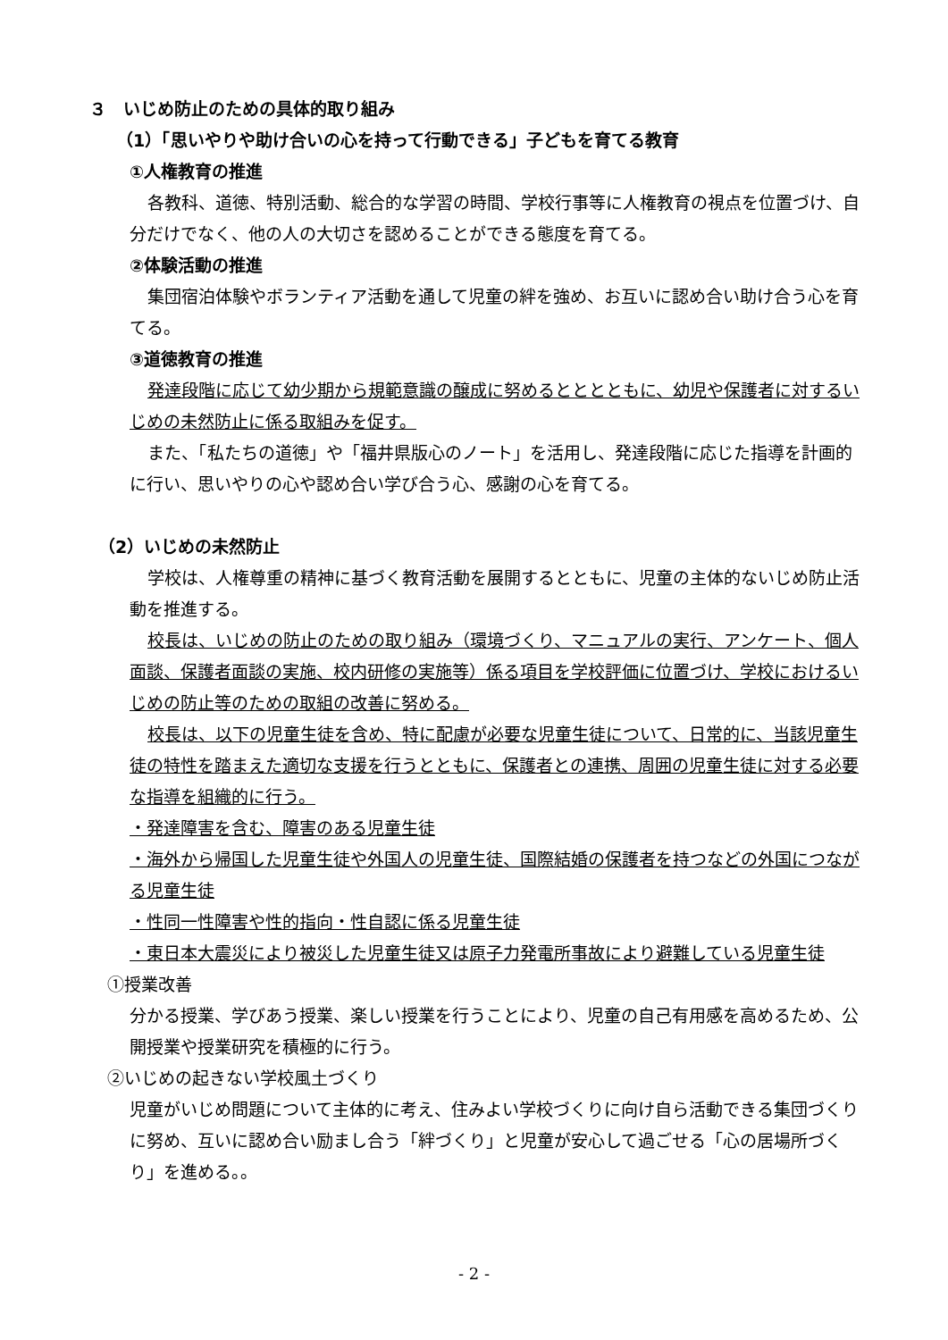３　いじめ防止のための具体的取り組み
（1）「思いやりや助け合いの心を持って行動できる」子どもを育てる教育
①人権教育の推進
各教科、道徳、特別活動、総合的な学習の時間、学校行事等に人権教育の視点を位置づけ、自分だけでなく、他の人の大切さを認めることができる態度を育てる。
②体験活動の推進
集団宿泊体験やボランティア活動を通して児童の絆を強め、お互いに認め合い助け合う心を育てる。
③道徳教育の推進
発達段階に応じて幼少期から規範意識の醸成に努めるとととともに、幼児や保護者に対するいじめの未然防止に係る取組みを促す。
また、「私たちの道徳」や「福井県版心のノート」を活用し、発達段階に応じた指導を計画的に行い、思いやりの心や認め合い学び合う心、感謝の心を育てる。
（2）いじめの未然防止
学校は、人権尊重の精神に基づく教育活動を展開するとともに、児童の主体的ないじめ防止活動を推進する。
校長は、いじめの防止のための取り組み（環境づくり、マニュアルの実行、アンケート、個人面談、保護者面談の実施、校内研修の実施等）係る項目を学校評価に位置づけ、学校におけるいじめの防止等のための取組の改善に努める。
校長は、以下の児童生徒を含め、特に配慮が必要な児童生徒について、日常的に、当該児童生徒の特性を踏まえた適切な支援を行うとともに、保護者との連携、周囲の児童生徒に対する必要な指導を組織的に行う。
・発達障害を含む、障害のある児童生徒
・海外から帰国した児童生徒や外国人の児童生徒、国際結婚の保護者を持つなどの外国につながる児童生徒
・性同一性障害や性的指向・性自認に係る児童生徒
・東日本大震災により被災した児童生徒又は原子力発電所事故により避難している児童生徒
①授業改善
分かる授業、学びあう授業、楽しい授業を行うことにより、児童の自己有用感を高めるため、公開授業や授業研究を積極的に行う。
②いじめの起きない学校風土づくり
児童がいじめ問題について主体的に考え、住みよい学校づくりに向け自ら活動できる集団づくりに努め、互いに認め合い励まし合う「絆づくり」と児童が安心して過ごせる「心の居場所づくり」を進める。。
- 2 -